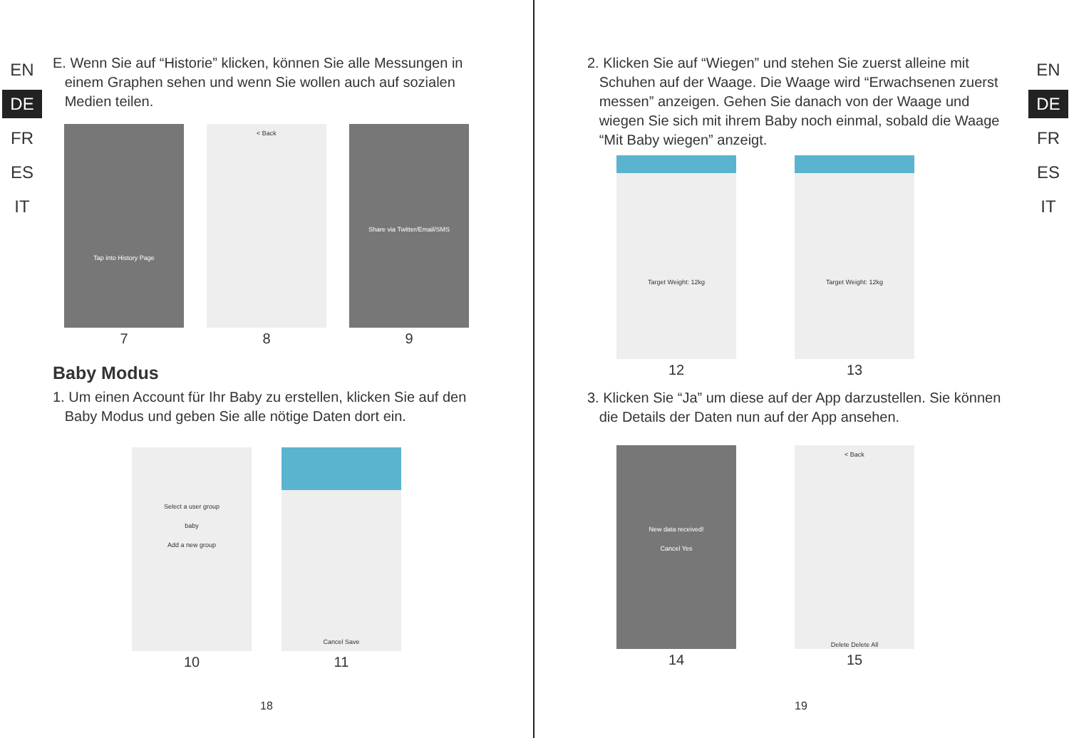EN
DE
FR
ES
IT
E. Wenn Sie auf “Historie” klicken, können Sie alle Messungen in
einem Graphen sehen und wenn Sie wollen auch auf sozialen
Medien teilen.
Tap into History Page
7
< Back
8
Share via Twitter/Email/SMS
9
Baby Modus
1. Um einen Account für Ihr Baby zu erstellen, klicken Sie auf den
Baby Modus und geben Sie alle nötige Daten dort ein.
Select a user group
baby
Add a new group
10
Cancel Save
11
18
EN
DE
FR
ES
IT
2. Klicken Sie auf “Wiegen” und stehen Sie zuerst alleine mit
Schuhen auf der Waage. Die Waage wird “Erwachsenen zuerst
messen” anzeigen. Gehen Sie danach von der Waage und
wiegen Sie sich mit ihrem Baby noch einmal, sobald die Waage
“Mit Baby wiegen” anzeigt.
Target Weight: 12kg
12
Target Weight: 12kg
13
3. Klicken Sie “Ja” um diese auf der App darzustellen. Sie können
die Details der Daten nun auf der App ansehen.
New data received!
Cancel Yes
14
< Back
Delete Delete All
15
19